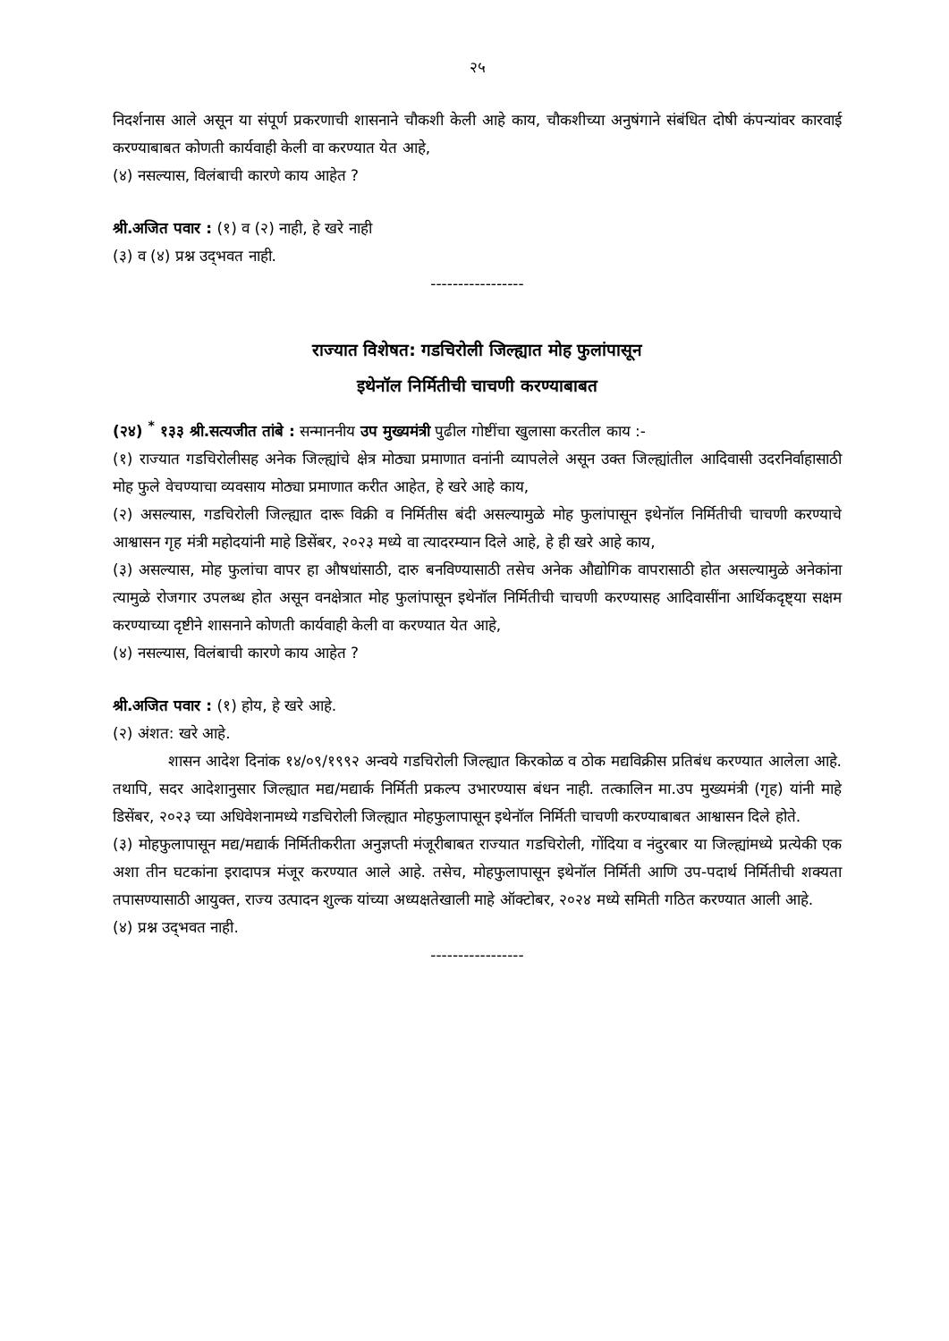२५
निदर्शनास आले असून या संपूर्ण प्रकरणाची शासनाने चौकशी केली आहे काय, चौकशीच्या अनुषंगाने संबंधित दोषी कंपन्यांवर कारवाई करण्याबाबत कोणती कार्यवाही केली वा करण्यात येत आहे,
(४) नसल्यास, विलंबाची कारणे काय आहेत ?
श्री.अजित पवार : (१) व (२) नाही, हे खरे नाही
(३) व (४) प्रश्न उद्‌भवत नाही.
-----------------
राज्यात विशेषत: गडचिरोली जिल्ह्यात मोह फुलांपासून
इथेनॉल निर्मितीची चाचणी करण्याबाबत
(२४) <sup>*</sup> १३३ श्री.सत्यजीत तांबे : सन्माननीय उप मुख्यमंत्री पुढील गोष्टींचा खुलासा करतील काय :-
(१) राज्यात गडचिरोलीसह अनेक जिल्ह्यांचे क्षेत्र मोठ्या प्रमाणात वनांनी व्यापलेले असून उक्त जिल्ह्यांतील आदिवासी उदरनिर्वाहासाठी मोह फुले वेचण्याचा व्यवसाय मोठ्या प्रमाणात करीत आहेत, हे खरे आहे काय,
(२) असल्यास, गडचिरोली जिल्ह्यात दारू विक्री व निर्मितीस बंदी असल्यामुळे मोह फुलांपासून इथेनॉल निर्मितीची चाचणी करण्याचे आश्वासन गृह मंत्री महोदयांनी माहे डिसेंबर, २०२३ मध्ये वा त्यादरम्यान दिले आहे, हे ही खरे आहे काय,
(३) असल्यास, मोह फुलांचा वापर हा औषधांसाठी, दारु बनविण्यासाठी तसेच अनेक औद्योगिक वापरासाठी होत असल्यामुळे अनेकांना त्यामुळे रोजगार उपलब्ध होत असून वनक्षेत्रात मोह फुलांपासून इथेनॉल निर्मितीची चाचणी करण्यासह आदिवासींना आर्थिकदृष्ट्या सक्षम करण्याच्या दृष्टीने शासनाने कोणती कार्यवाही केली वा करण्यात येत आहे,
(४) नसल्यास, विलंबाची कारणे काय आहेत ?
श्री.अजित पवार : (१) होय, हे खरे आहे.
(२) अंशत: खरे आहे.
शासन आदेश दिनांक १४/०९/१९९२ अन्वये गडचिरोली जिल्ह्यात किरकोळ व ठोक मद्यविक्रीस प्रतिबंध करण्यात आलेला आहे. तथापि, सदर आदेशानुसार जिल्ह्यात मद्य/मद्यार्क निर्मिती प्रकल्प उभारण्यास बंधन नाही. तत्कालिन मा.उप मुख्यमंत्री (गृह) यांनी माहे डिसेंबर, २०२३ च्या अधिवेशनामध्ये गडचिरोली जिल्ह्यात मोहफुलापासून इथेनॉल निर्मिती चाचणी करण्याबाबत आश्वासन दिले होते.
(३) मोहफुलापासून मद्य/मद्यार्क निर्मितीकरीता अनुज्ञप्ती मंजूरीबाबत राज्यात गडचिरोली, गोंदिया व नंदुरबार या जिल्ह्यांमध्ये प्रत्येकी एक अशा तीन घटकांना इरादापत्र मंजूर करण्यात आले आहे. तसेच, मोहफुलापासून इथेनॉल निर्मिती आणि उप-पदार्थ निर्मितीची शक्यता तपासण्यासाठी आयुक्त, राज्य उत्पादन शुल्क यांच्या अध्यक्षतेखाली माहे ऑक्टोबर, २०२४ मध्ये समिती गठित करण्यात आली आहे.
(४) प्रश्न उद्‌भवत नाही.
-----------------